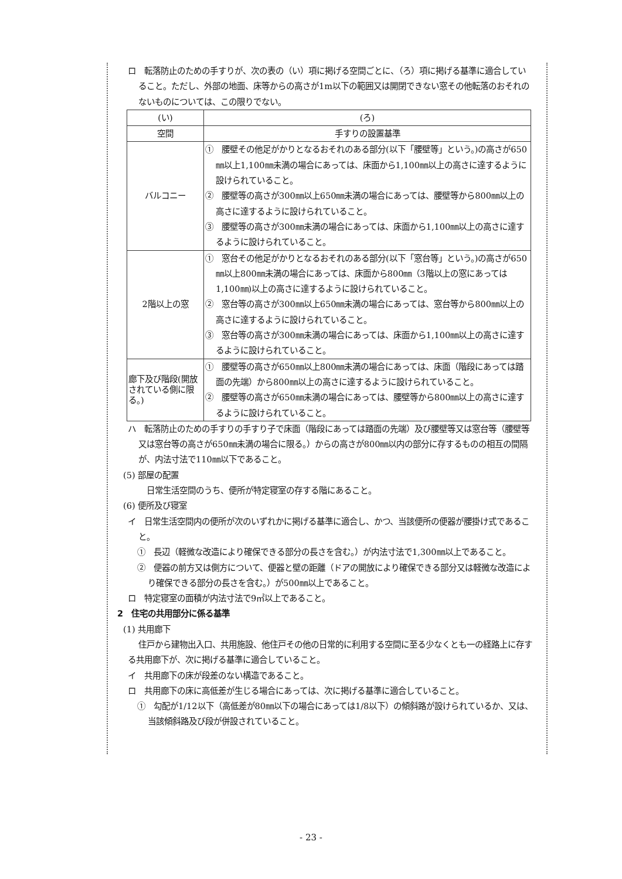ロ　転落防止のための手すりが、次の表の（い）項に掲げる空間ごとに、（ろ）項に掲げる基準に適合していること。ただし、外部の地面、床等からの高さが1m以下の範囲又は開閉できない窓その他転落のおそれのないものについては、この限りでない。
| (い) | (ろ) |
| 空間 | 手すりの設置基準 |
| バルコニー | ① 腰壁その他足がかりとなるおそれのある部分(以下「腰壁等」という。)の高さが650㎜以上1,100㎜未満の場合にあっては、床面から1,100㎜以上の高さに達するように設けられていること。 ② 腰壁等の高さが300㎜以上650㎜未満の場合にあっては、腰壁等から800㎜以上の高さに達するように設けられていること。 ③ 腰壁等の高さが300㎜未満の場合にあっては、床面から1,100㎜以上の高さに達するように設けられていること。 |
| 2階以上の窓 | ① 窓台その他足がかりとなるおそれのある部分(以下「窓台等」という。)の高さが650㎜以上800㎜未満の場合にあっては、床面から800㎜（3階以上の窓にあっては1,100㎜)以上の高さに達するように設けられていること。 ② 窓台等の高さが300㎜以上650㎜未満の場合にあっては、窓台等から800㎜以上の高さに達するように設けられていること。 ③ 窓台等の高さが300㎜未満の場合にあっては、床面から1,100㎜以上の高さに達するように設けられていること。 |
| 廊下及び階段(開放されている側に限る。) | ① 腰壁等の高さが650㎜以上800㎜未満の場合にあっては、床面（階段にあっては踏面の先端）から800㎜以上の高さに達するように設けられていること。 ② 腰壁等の高さが650㎜未満の場合にあっては、腰壁等から800㎜以上の高さに達するように設けられていること。 |
ハ　転落防止のための手すりの手すり子で床面（階段にあっては踏面の先端）及び腰壁等又は窓台等（腰壁等又は窓台等の高さが650㎜未満の場合に限る。）からの高さが800㎜以内の部分に存するものの相互の間隔が、内法寸法で110㎜以下であること。
(5) 部屋の配置
日常生活空間のうち、便所が特定寝室の存する階にあること。
(6) 便所及び寝室
イ　日常生活空間内の便所が次のいずれかに掲げる基準に適合し、かつ、当該便所の便器が腰掛け式であること。
①　長辺（軽微な改造により確保できる部分の長さを含む。）が内法寸法で1,300㎜以上であること。
②　便器の前方又は側方について、便器と壁の距離（ドアの開放により確保できる部分又は軽微な改造により確保できる部分の長さを含む。）が500㎜以上であること。
ロ　特定寝室の面積が内法寸法で9㎡以上であること。
2　住宅の共用部分に係る基準
(1) 共用廊下
住戸から建物出入口、共用施設、他住戸その他の日常的に利用する空間に至る少なくとも一の経路上に存する共用廊下が、次に掲げる基準に適合していること。
イ　共用廊下の床が段差のない構造であること。
ロ　共用廊下の床に高低差が生じる場合にあっては、次に掲げる基準に適合していること。
①　勾配が1/12以下（高低差が80㎜以下の場合にあっては1/8以下）の傾斜路が設けられているか、又は、当該傾斜路及び段が併設されていること。
- 23 -